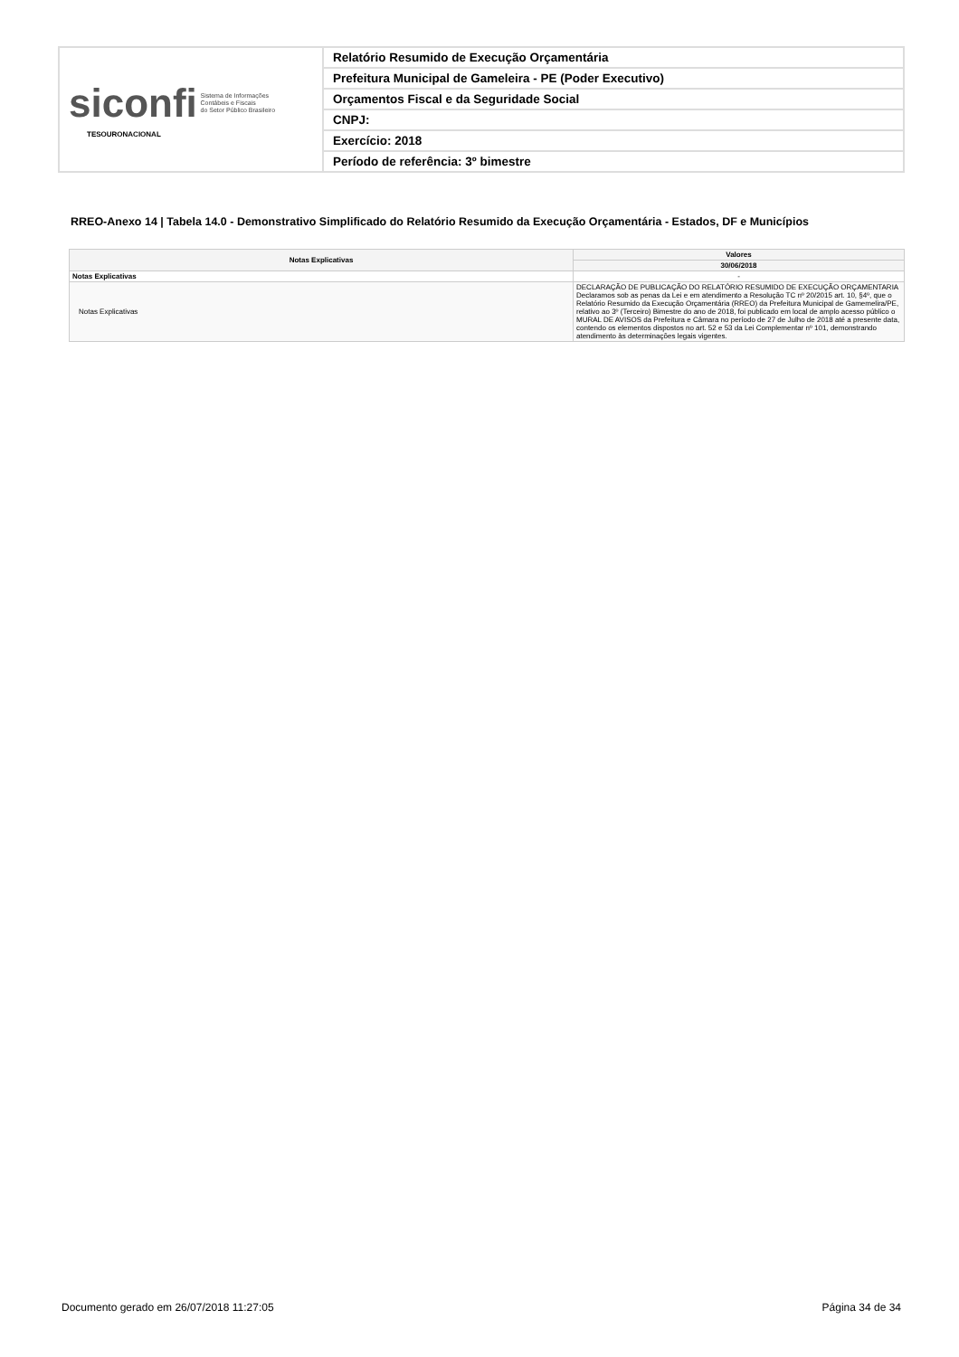| siconfi Sistema de Informações Contábeis e Fiscais do Setor Público Brasileiro TESOURONACIONAL | Relatório Resumido de Execução Orçamentária |
| | Prefeitura Municipal de Gameleira - PE (Poder Executivo) |
| | Orçamentos Fiscal e da Seguridade Social |
| | CNPJ: |
| | Exercício: 2018 |
| | Período de referência: 3º bimestre |
RREO-Anexo 14 | Tabela 14.0 - Demonstrativo Simplificado do Relatório Resumido da Execução Orçamentária - Estados, DF e Municípios
| Notas Explicativas | Valores |
| --- | --- |
| | 30/06/2018 |
| Notas Explicativas | - |
| Notas Explicativas | DECLARAÇÃO DE PUBLICAÇÃO DO RELATÓRIO RESUMIDO DE EXECUÇÃO ORÇAMENTARIA Declaramos sob as penas da Lei e em atendimento a Resolução TC nº 20/2015 art. 10, §4º, que o Relatório Resumido da Execução Orçamentária (RREO) da Prefeitura Municipal de Gamemelira/PE, relativo ao 3º (Terceiro) Bimestre do ano de 2018, foi publicado em local de amplo acesso público o MURAL DE AVISOS da Prefeitura e Câmara no período de 27 de Julho de 2018 até a presente data, contendo os elementos dispostos no art. 52 e 53 da Lei Complementar nº 101, demonstrando atendimento às determinações legais vigentes. |
Documento gerado em 26/07/2018 11:27:05
Página 34 de 34